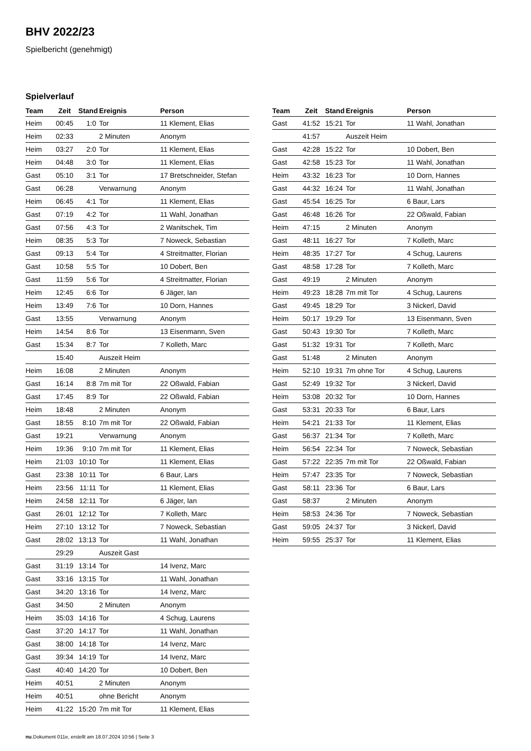BHV 2022/23
Spielbericht (genehmigt)
Spielverlauf
| Team | Zeit | Stand | Ereignis | Person |
| --- | --- | --- | --- | --- |
| Heim | 00:45 | 1:0 | Tor | 11 Klement, Elias |
| Heim | 02:33 | | 2 Minuten | Anonym |
| Heim | 03:27 | 2:0 | Tor | 11 Klement, Elias |
| Heim | 04:48 | 3:0 | Tor | 11 Klement, Elias |
| Gast | 05:10 | 3:1 | Tor | 17 Bretschneider, Stefan |
| Gast | 06:28 | | Verwarnung | Anonym |
| Heim | 06:45 | 4:1 | Tor | 11 Klement, Elias |
| Gast | 07:19 | 4:2 | Tor | 11 Wahl, Jonathan |
| Gast | 07:56 | 4:3 | Tor | 2 Wanitschek, Tim |
| Heim | 08:35 | 5:3 | Tor | 7 Noweck, Sebastian |
| Gast | 09:13 | 5:4 | Tor | 4 Streitmatter, Florian |
| Gast | 10:58 | 5:5 | Tor | 10 Dobert, Ben |
| Gast | 11:59 | 5:6 | Tor | 4 Streitmatter, Florian |
| Heim | 12:45 | 6:6 | Tor | 6 Jäger, Ian |
| Heim | 13:49 | 7:6 | Tor | 10 Dorn, Hannes |
| Gast | 13:55 | | Verwarnung | Anonym |
| Heim | 14:54 | 8:6 | Tor | 13 Eisenmann, Sven |
| Gast | 15:34 | 8:7 | Tor | 7 Kolleth, Marc |
| | 15:40 | | Auszeit Heim | |
| Heim | 16:08 | | 2 Minuten | Anonym |
| Gast | 16:14 | 8:8 | 7m mit Tor | 22 Oßwald, Fabian |
| Gast | 17:45 | 8:9 | Tor | 22 Oßwald, Fabian |
| Heim | 18:48 | | 2 Minuten | Anonym |
| Gast | 18:55 | 8:10 | 7m mit Tor | 22 Oßwald, Fabian |
| Gast | 19:21 | | Verwarnung | Anonym |
| Heim | 19:36 | 9:10 | 7m mit Tor | 11 Klement, Elias |
| Heim | 21:03 | 10:10 | Tor | 11 Klement, Elias |
| Gast | 23:38 | 10:11 | Tor | 6 Baur, Lars |
| Heim | 23:56 | 11:11 | Tor | 11 Klement, Elias |
| Heim | 24:58 | 12:11 | Tor | 6 Jäger, Ian |
| Gast | 26:01 | 12:12 | Tor | 7 Kolleth, Marc |
| Heim | 27:10 | 13:12 | Tor | 7 Noweck, Sebastian |
| Gast | 28:02 | 13:13 | Tor | 11 Wahl, Jonathan |
| | 29:29 | | Auszeit Gast | |
| Gast | 31:19 | 13:14 | Tor | 14 Ivenz, Marc |
| Gast | 33:16 | 13:15 | Tor | 11 Wahl, Jonathan |
| Gast | 34:20 | 13:16 | Tor | 14 Ivenz, Marc |
| Gast | 34:50 | | 2 Minuten | Anonym |
| Heim | 35:03 | 14:16 | Tor | 4 Schug, Laurens |
| Gast | 37:20 | 14:17 | Tor | 11 Wahl, Jonathan |
| Gast | 38:00 | 14:18 | Tor | 14 Ivenz, Marc |
| Gast | 39:34 | 14:19 | Tor | 14 Ivenz, Marc |
| Gast | 40:40 | 14:20 | Tor | 10 Dobert, Ben |
| Heim | 40:51 | | 2 Minuten | Anonym |
| Heim | 40:51 | | ohne Bericht | Anonym |
| Heim | 41:22 | 15:20 | 7m mit Tor | 11 Klement, Elias |
| Team | Zeit | Stand | Ereignis | Person |
| --- | --- | --- | --- | --- |
| Gast | 41:52 | 15:21 | Tor | 11 Wahl, Jonathan |
| | 41:57 | | Auszeit Heim | |
| Gast | 42:28 | 15:22 | Tor | 10 Dobert, Ben |
| Gast | 42:58 | 15:23 | Tor | 11 Wahl, Jonathan |
| Heim | 43:32 | 16:23 | Tor | 10 Dorn, Hannes |
| Gast | 44:32 | 16:24 | Tor | 11 Wahl, Jonathan |
| Gast | 45:54 | 16:25 | Tor | 6 Baur, Lars |
| Gast | 46:48 | 16:26 | Tor | 22 Oßwald, Fabian |
| Heim | 47:15 | | 2 Minuten | Anonym |
| Gast | 48:11 | 16:27 | Tor | 7 Kolleth, Marc |
| Heim | 48:35 | 17:27 | Tor | 4 Schug, Laurens |
| Gast | 48:58 | 17:28 | Tor | 7 Kolleth, Marc |
| Gast | 49:19 | | 2 Minuten | Anonym |
| Heim | 49:23 | 18:28 | 7m mit Tor | 4 Schug, Laurens |
| Gast | 49:45 | 18:29 | Tor | 3 Nickerl, David |
| Heim | 50:17 | 19:29 | Tor | 13 Eisenmann, Sven |
| Gast | 50:43 | 19:30 | Tor | 7 Kolleth, Marc |
| Gast | 51:32 | 19:31 | Tor | 7 Kolleth, Marc |
| Gast | 51:48 | | 2 Minuten | Anonym |
| Heim | 52:10 | 19:31 | 7m ohne Tor | 4 Schug, Laurens |
| Gast | 52:49 | 19:32 | Tor | 3 Nickerl, David |
| Heim | 53:08 | 20:32 | Tor | 10 Dorn, Hannes |
| Gast | 53:31 | 20:33 | Tor | 6 Baur, Lars |
| Heim | 54:21 | 21:33 | Tor | 11 Klement, Elias |
| Gast | 56:37 | 21:34 | Tor | 7 Kolleth, Marc |
| Heim | 56:54 | 22:34 | Tor | 7 Noweck, Sebastian |
| Gast | 57:22 | 22:35 | 7m mit Tor | 22 Oßwald, Fabian |
| Heim | 57:47 | 23:35 | Tor | 7 Noweck, Sebastian |
| Gast | 58:11 | 23:36 | Tor | 6 Baur, Lars |
| Gast | 58:37 | | 2 Minuten | Anonym |
| Heim | 58:53 | 24:36 | Tor | 7 Noweck, Sebastian |
| Gast | 59:05 | 24:37 | Tor | 3 Nickerl, David |
| Heim | 59:55 | 25:37 | Tor | 11 Klement, Elias |
nu.Dokument 011e, erstellt am 18.07.2024 10:56 | Seite 3